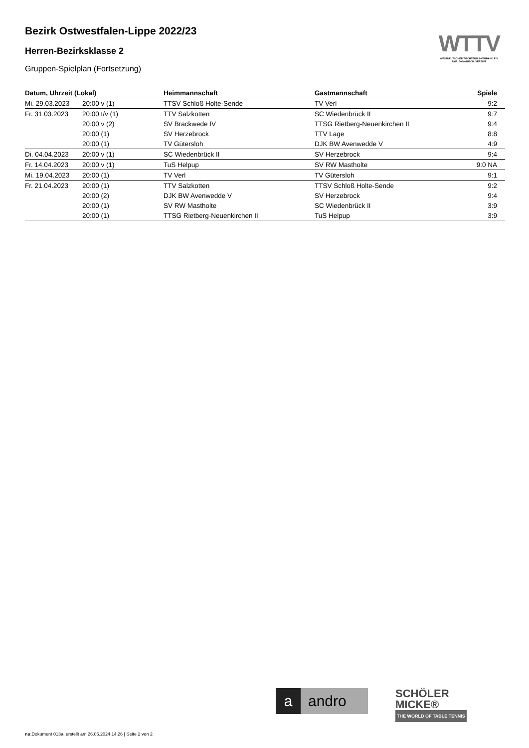Bezirk Ostwestfalen-Lippe 2022/23
Herren-Bezirksklasse 2
Gruppen-Spielplan (Fortsetzung)
WTTV
WESTDEUTSCHER TISCHTENNIS-VERBAND E.V.
FAIR. DYNAMISCH. VEREINT.
| Datum, Uhrzeit (Lokal) | | Heimmannschaft | Gastmannschaft | Spiele |
| --- | --- | --- | --- | --- |
| Mi. 29.03.2023 | 20:00 v (1) | TTSV Schloß Holte-Sende | TV Verl | 9:2 |
| Fr. 31.03.2023 | 20:00 t/v (1) | TTV Salzkotten | SC Wiedenbrück II | 9:7 |
| | 20:00 v (2) | SV Brackwede IV | TTSG Rietberg-Neuenkirchen II | 9:4 |
| | 20:00 (1) | SV Herzebrock | TTV Lage | 8:8 |
| | 20:00 (1) | TV Gütersloh | DJK BW Avenwedde V | 4:9 |
| Di. 04.04.2023 | 20:00 v (1) | SC Wiedenbrück II | SV Herzebrock | 9:4 |
| Fr. 14.04.2023 | 20:00 v (1) | TuS Helpup | SV RW Mastholte | 9:0 NA |
| Mi. 19.04.2023 | 20:00 (1) | TV Verl | TV Gütersloh | 9:1 |
| Fr. 21.04.2023 | 20:00 (1) | TTV Salzkotten | TTSV Schloß Holte-Sende | 9:2 |
| | 20:00 (2) | DJK BW Avenwedde V | SV Herzebrock | 9:4 |
| | 20:00 (1) | SV RW Mastholte | SC Wiedenbrück II | 3:9 |
| | 20:00 (1) | TTSG Rietberg-Neuenkirchen II | TuS Helpup | 3:9 |
a andro
SCHÖLER
MICKE®
THE WORLD OF TABLE TENNIS
nu.Dokument 013a, erstellt am 26.06.2024 14:26 | Seite 2 von 2